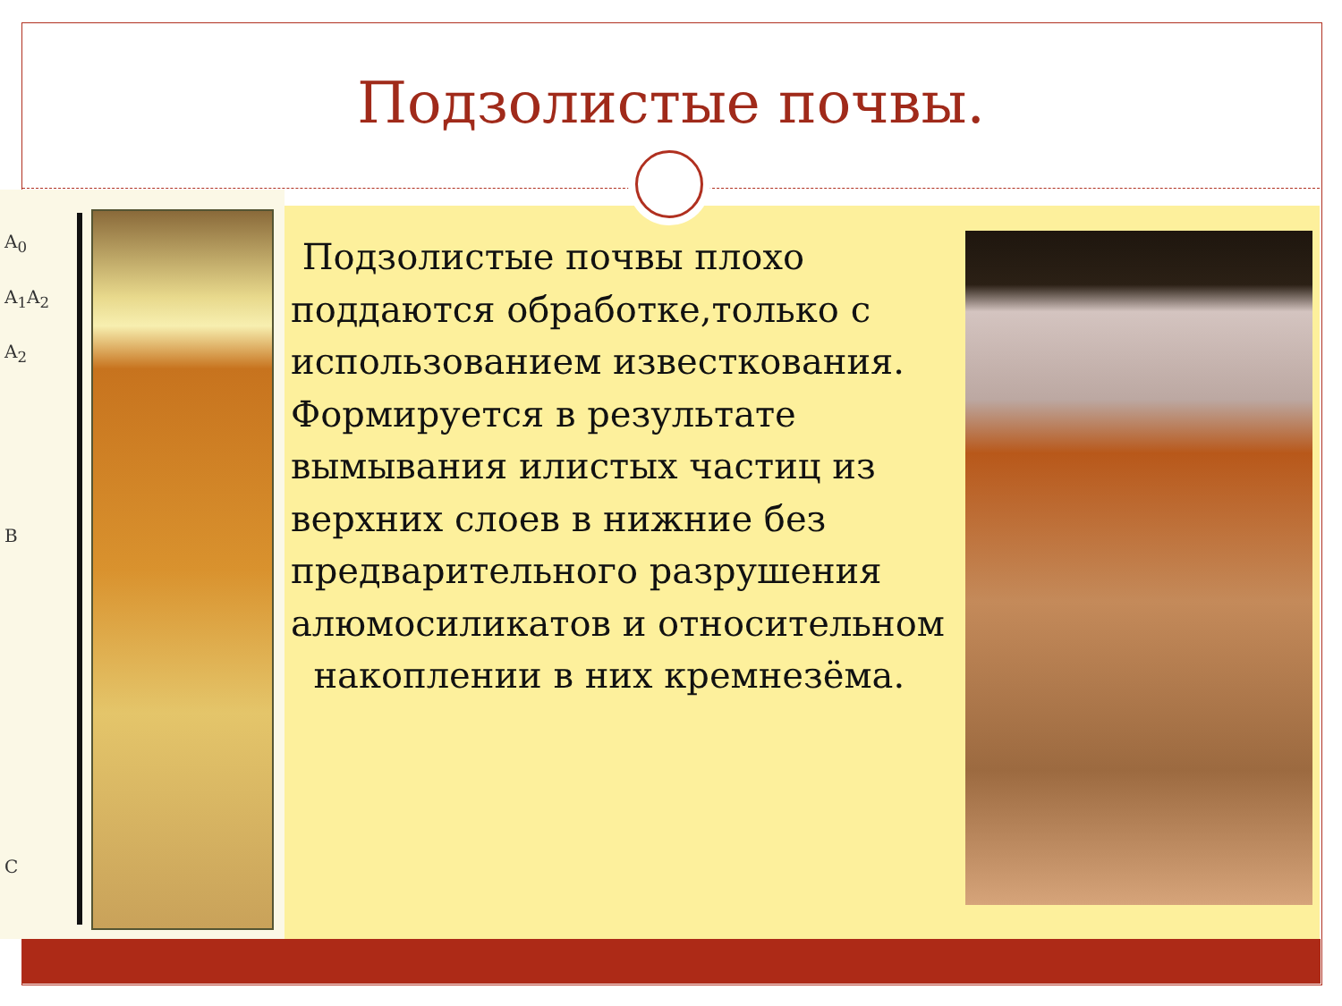Подзолистые почвы.
A<sub>0</sub>
A<sub>1</sub>A<sub>2</sub>
A<sub>2</sub>
B
C
Подзолистые почвы плохо поддаются обработке,только с использованием известкования. Формируется в результате вымывания илистых частиц из верхних слоев в нижние без предварительного разрушения алюмосиликатов и относительном
накоплении в них кремнезёма.